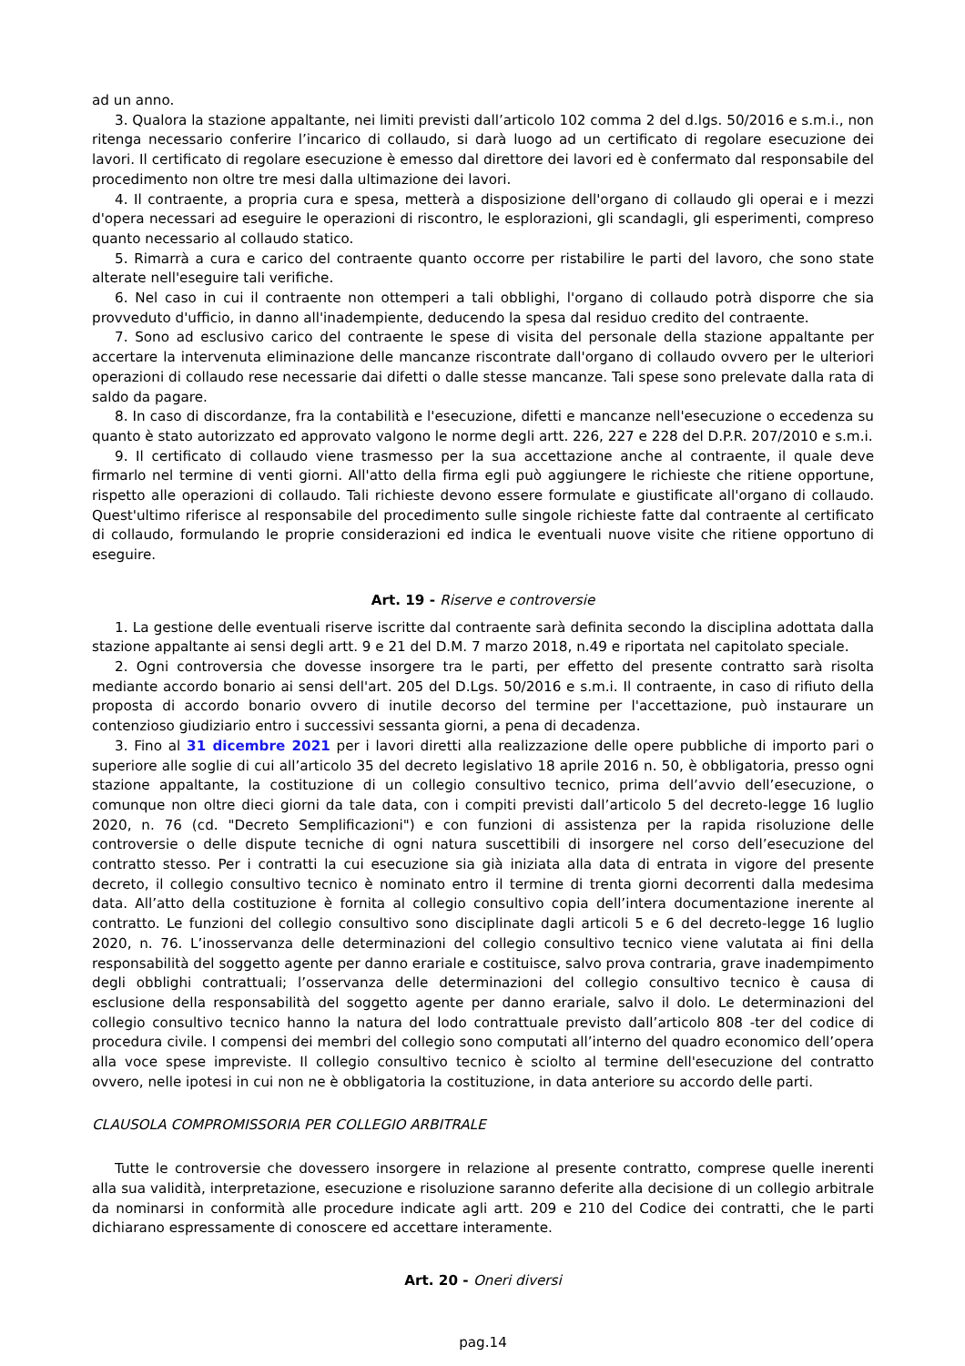ad un anno.
3. Qualora la stazione appaltante, nei limiti previsti dall’articolo 102 comma 2 del d.lgs. 50/2016 e s.m.i., non ritenga necessario conferire l’incarico di collaudo, si darà luogo ad un certificato di regolare esecuzione dei lavori. Il certificato di regolare esecuzione è emesso dal direttore dei lavori ed è confermato dal responsabile del procedimento non oltre tre mesi dalla ultimazione dei lavori.
4. Il contraente, a propria cura e spesa, metterà a disposizione dell'organo di collaudo gli operai e i mezzi d'opera necessari ad eseguire le operazioni di riscontro, le esplorazioni, gli scandagli, gli esperimenti, compreso quanto necessario al collaudo statico.
5. Rimarrà a cura e carico del contraente quanto occorre per ristabilire le parti del lavoro, che sono state alterate nell'eseguire tali verifiche.
6. Nel caso in cui il contraente non ottemperi a tali obblighi, l'organo di collaudo potrà disporre che sia provveduto d'ufficio, in danno all'inadempiente, deducendo la spesa dal residuo credito del contraente.
7. Sono ad esclusivo carico del contraente le spese di visita del personale della stazione appaltante per accertare la intervenuta eliminazione delle mancanze riscontrate dall'organo di collaudo ovvero per le ulteriori operazioni di collaudo rese necessarie dai difetti o dalle stesse mancanze. Tali spese sono prelevate dalla rata di saldo da pagare.
8. In caso di discordanze, fra la contabilità e l'esecuzione, difetti e mancanze nell'esecuzione o eccedenza su quanto è stato autorizzato ed approvato valgono le norme degli artt. 226, 227 e 228 del D.P.R. 207/2010 e s.m.i.
9. Il certificato di collaudo viene trasmesso per la sua accettazione anche al contraente, il quale deve firmarlo nel termine di venti giorni. All'atto della firma egli può aggiungere le richieste che ritiene opportune, rispetto alle operazioni di collaudo. Tali richieste devono essere formulate e giustificate all'organo di collaudo. Quest'ultimo riferisce al responsabile del procedimento sulle singole richieste fatte dal contraente al certificato di collaudo, formulando le proprie considerazioni ed indica le eventuali nuove visite che ritiene opportuno di eseguire.
Art. 19 - Riserve e controversie
1. La gestione delle eventuali riserve iscritte dal contraente sarà definita secondo la disciplina adottata dalla stazione appaltante ai sensi degli artt. 9 e 21 del D.M. 7 marzo 2018, n.49 e riportata nel capitolato speciale.
2. Ogni controversia che dovesse insorgere tra le parti, per effetto del presente contratto sarà risolta mediante accordo bonario ai sensi dell'art. 205 del D.Lgs. 50/2016 e s.m.i. Il contraente, in caso di rifiuto della proposta di accordo bonario ovvero di inutile decorso del termine per l'accettazione, può instaurare un contenzioso giudiziario entro i successivi sessanta giorni, a pena di decadenza.
3. Fino al 31 dicembre 2021 per i lavori diretti alla realizzazione delle opere pubbliche di importo pari o superiore alle soglie di cui all’articolo 35 del decreto legislativo 18 aprile 2016 n. 50, è obbligatoria, presso ogni stazione appaltante, la costituzione di un collegio consultivo tecnico, prima dell’avvio dell’esecuzione, o comunque non oltre dieci giorni da tale data, con i compiti previsti dall’articolo 5 del decreto-legge 16 luglio 2020, n. 76 (cd. "Decreto Semplificazioni") e con funzioni di assistenza per la rapida risoluzione delle controversie o delle dispute tecniche di ogni natura suscettibili di insorgere nel corso dell’esecuzione del contratto stesso. Per i contratti la cui esecuzione sia già iniziata alla data di entrata in vigore del presente decreto, il collegio consultivo tecnico è nominato entro il termine di trenta giorni decorrenti dalla medesima data. All’atto della costituzione è fornita al collegio consultivo copia dell’intera documentazione inerente al contratto. Le funzioni del collegio consultivo sono disciplinate dagli articoli 5 e 6 del decreto-legge 16 luglio 2020, n. 76. L’inosservanza delle determinazioni del collegio consultivo tecnico viene valutata ai fini della responsabilità del soggetto agente per danno erariale e costituisce, salvo prova contraria, grave inadempimento degli obblighi contrattuali; l’osservanza delle determinazioni del collegio consultivo tecnico è causa di esclusione della responsabilità del soggetto agente per danno erariale, salvo il dolo. Le determinazioni del collegio consultivo tecnico hanno la natura del lodo contrattuale previsto dall’articolo 808 -ter del codice di procedura civile. I compensi dei membri del collegio sono computati all’interno del quadro economico dell’opera alla voce spese impreviste. Il collegio consultivo tecnico è sciolto al termine dell'esecuzione del contratto ovvero, nelle ipotesi in cui non ne è obbligatoria la costituzione, in data anteriore su accordo delle parti.
CLAUSOLA COMPROMISSORIA PER COLLEGIO ARBITRALE
Tutte le controversie che dovessero insorgere in relazione al presente contratto, comprese quelle inerenti alla sua validità, interpretazione, esecuzione e risoluzione saranno deferite alla decisione di un collegio arbitrale da nominarsi in conformità alle procedure indicate agli artt. 209 e 210 del Codice dei contratti, che le parti dichiarano espressamente di conoscere ed accettare interamente.
Art. 20 - Oneri diversi
pag.14